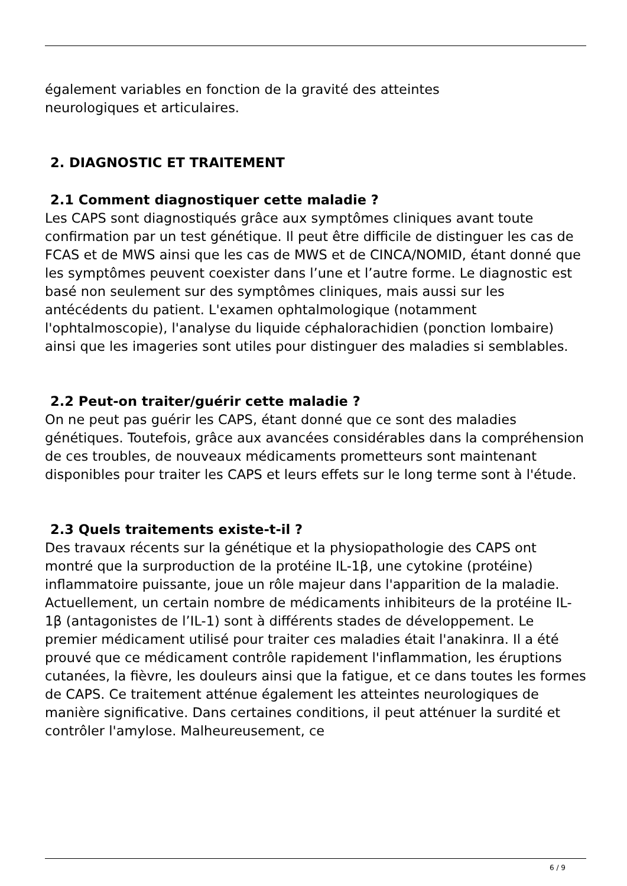également variables en fonction de la gravité des atteintes
neurologiques et articulaires.
2. DIAGNOSTIC ET TRAITEMENT
2.1 Comment diagnostiquer cette maladie ?
Les CAPS sont diagnostiqués grâce aux symptômes cliniques avant toute confirmation par un test génétique. Il peut être difficile de distinguer les cas de FCAS et de MWS ainsi que les cas de MWS et de CINCA/NOMID, étant donné que les symptômes peuvent coexister dans l’une et l’autre forme. Le diagnostic est basé non seulement sur des symptômes cliniques, mais aussi sur les antécédents du patient. L'examen ophtalmologique (notamment l'ophtalmoscopie), l'analyse du liquide céphalorachidien (ponction lombaire) ainsi que les imageries sont utiles pour distinguer des maladies si semblables.
2.2 Peut-on traiter/guérir cette maladie ?
On ne peut pas guérir les CAPS, étant donné que ce sont des maladies génétiques. Toutefois, grâce aux avancées considérables dans la compréhension de ces troubles, de nouveaux médicaments prometteurs sont maintenant disponibles pour traiter les CAPS et leurs effets sur le long terme sont à l'étude.
2.3 Quels traitements existe-t-il ?
Des travaux récents sur la génétique et la physiopathologie des CAPS ont montré que la surproduction de la protéine IL-1β, une cytokine (protéine) inflammatoire puissante, joue un rôle majeur dans l'apparition de la maladie. Actuellement, un certain nombre de médicaments inhibiteurs de la protéine IL-1β (antagonistes de l’IL-1) sont à différents stades de développement. Le premier médicament utilisé pour traiter ces maladies était l'anakinra. Il a été prouvé que ce médicament contrôle rapidement l'inflammation, les éruptions cutanées, la fièvre, les douleurs ainsi que la fatigue, et ce dans toutes les formes de CAPS. Ce traitement atténue également les atteintes neurologiques de manière significative. Dans certaines conditions, il peut atténuer la surdité et contrôler l'amylose. Malheureusement, ce
6 / 9